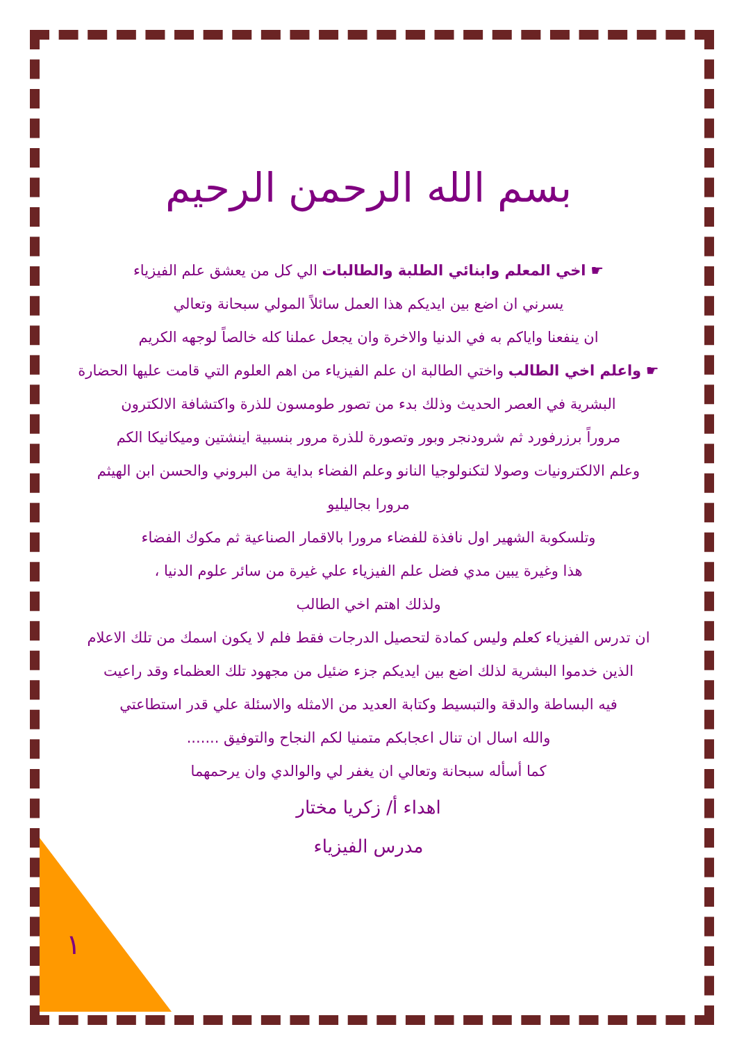بسم الله الرحمن الرحيم
☛ اخي المعلم وابنائي الطلبة والطالبات الي كل من يعشق علم الفيزياء
يسرني ان اضع بين ايديكم هذا العمل سائلاً المولي سبحانة وتعالي
ان ينفعنا واياكم به في الدنيا والاخرة وان يجعل عملنا كله خالصاً لوجهه الكريم
☛ واعلم اخي الطالب واختي الطالبة ان علم الفيزياء من اهم العلوم التي قامت عليها الحضارة
البشرية في العصر الحديث وذلك بدء من تصور طومسون للذرة واكتشافة الالكترون
مروراً برزرفورد ثم شرودنجر وبور وتصورة للذرة مرور بنسبية اينشتين وميكانيكا الكم
وعلم الالكترونيات وصولا لتكنولوجيا النانو وعلم الفضاء بداية من البروني والحسن ابن الهيثم
مرورا بجاليليو
وتلسكوبة الشهير اول نافذة للفضاء مرورا بالاقمار الصناعية ثم مكوك الفضاء
هذا وغيرة يبين مدي فضل علم الفيزياء علي غيرة من سائر علوم الدنيا ،
ولذلك اهتم اخي الطالب
ان تدرس الفيزياء كعلم وليس كمادة لتحصيل الدرجات فقط فلم لا يكون اسمك من تلك الاعلام
الذين خدموا البشرية لذلك اضع بين ايديكم جزء ضئيل من مجهود تلك العظماء وقد راعيت
فيه البساطة والدقة والتبسيط وكتابة العديد من الامثله والاسئلة علي قدر استطاعتي
والله اسال ان تنال اعجابكم متمنيا لكم النجاح والتوفيق .......
كما أسأله سبحانة وتعالي ان يغفر لي والوالدي وان يرحمهما
اهداء أ/ زكريا مختار
مدرس الفيزياء
١